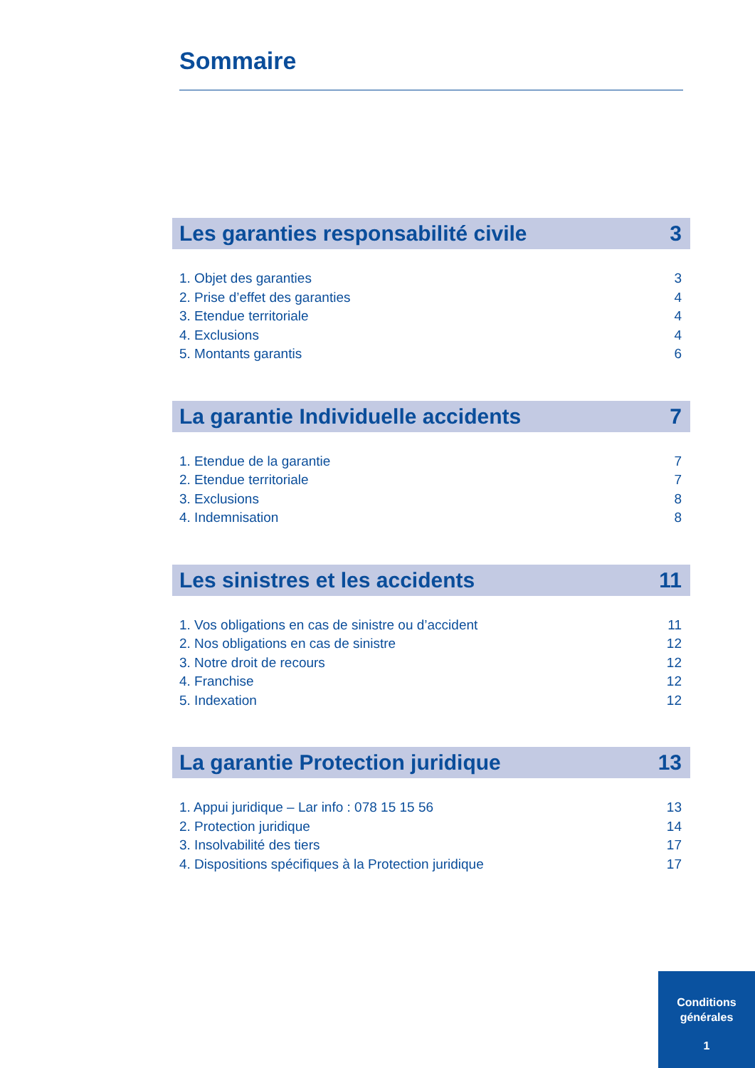Sommaire
Les garanties responsabilité civile 3
1. Objet des garanties 3
2. Prise d’effet des garanties 4
3. Etendue territoriale 4
4. Exclusions 4
5. Montants garantis 6
La garantie Individuelle accidents 7
1. Etendue de la garantie 7
2. Etendue territoriale 7
3. Exclusions 8
4. Indemnisation 8
Les sinistres et les accidents 11
1. Vos obligations en cas de sinistre ou d’accident 11
2. Nos obligations en cas de sinistre 12
3. Notre droit de recours 12
4. Franchise 12
5. Indexation 12
La garantie Protection juridique 13
1. Appui juridique – Lar info : 078 15 15 56 13
2. Protection juridique 14
3. Insolvabilité des tiers 17
4. Dispositions spécifiques à la Protection juridique 17
Conditions
générales
1